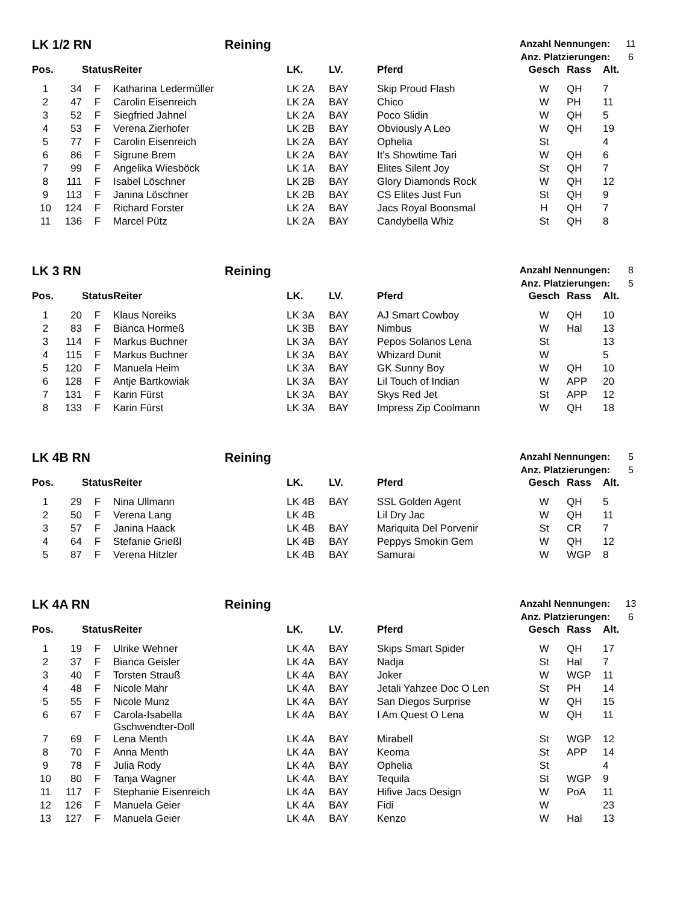LK 1/2 RN Reining
Anzahl Nennungen: 11
Anz. Platzierungen: 6
| Pos. | | Status | Reiter | LK. | LV. | Pferd | Gesch | Rass | Alt. |
| --- | --- | --- | --- | --- | --- | --- | --- | --- | --- |
| 1 | 34 | F | Katharina Ledermüller | LK 2A | BAY | Skip Proud Flash | W | QH | 7 |
| 2 | 47 | F | Carolin Eisenreich | LK 2A | BAY | Chico | W | PH | 11 |
| 3 | 52 | F | Siegfried Jahnel | LK 2A | BAY | Poco Slidin | W | QH | 5 |
| 4 | 53 | F | Verena Zierhofer | LK 2B | BAY | Obviously A Leo | W | QH | 19 |
| 5 | 77 | F | Carolin Eisenreich | LK 2A | BAY | Ophelia | St | | 4 |
| 6 | 86 | F | Sigrune Brem | LK 2A | BAY | It's Showtime Tari | W | QH | 6 |
| 7 | 99 | F | Angelika Wiesböck | LK 1A | BAY | Elites Silent Joy | St | QH | 7 |
| 8 | 111 | F | Isabel Löschner | LK 2B | BAY | Glory Diamonds Rock | W | QH | 12 |
| 9 | 113 | F | Janina Löschner | LK 2B | BAY | CS Elites Just Fun | St | QH | 9 |
| 10 | 124 | F | Richard Forster | LK 2A | BAY | Jacs Royal Boonsmal | H | QH | 7 |
| 11 | 136 | F | Marcel Pütz | LK 2A | BAY | Candybella Whiz | St | QH | 8 |
LK 3 RN Reining
Anzahl Nennungen: 8
Anz. Platzierungen: 5
| Pos. | | Status | Reiter | LK. | LV. | Pferd | Gesch | Rass | Alt. |
| --- | --- | --- | --- | --- | --- | --- | --- | --- | --- |
| 1 | 20 | F | Klaus Noreiks | LK 3A | BAY | AJ Smart Cowboy | W | QH | 10 |
| 2 | 83 | F | Bianca Hormeß | LK 3B | BAY | Nimbus | W | Hal | 13 |
| 3 | 114 | F | Markus Buchner | LK 3A | BAY | Pepos Solanos Lena | St | | 13 |
| 4 | 115 | F | Markus Buchner | LK 3A | BAY | Whizard Dunit | W | | 5 |
| 5 | 120 | F | Manuela Heim | LK 3A | BAY | GK Sunny Boy | W | QH | 10 |
| 6 | 128 | F | Antje Bartkowiak | LK 3A | BAY | Lil Touch of Indian | W | APP | 20 |
| 7 | 131 | F | Karin Fürst | LK 3A | BAY | Skys Red Jet | St | APP | 12 |
| 8 | 133 | F | Karin Fürst | LK 3A | BAY | Impress Zip Coolmann | W | QH | 18 |
LK 4B RN Reining
Anzahl Nennungen: 5
Anz. Platzierungen: 5
| Pos. | | Status | Reiter | LK. | LV. | Pferd | Gesch | Rass | Alt. |
| --- | --- | --- | --- | --- | --- | --- | --- | --- | --- |
| 1 | 29 | F | Nina Ullmann | LK 4B | BAY | SSL Golden Agent | W | QH | 5 |
| 2 | 50 | F | Verena Lang | LK 4B | | Lil Dry Jac | W | QH | 11 |
| 3 | 57 | F | Janina Haack | LK 4B | BAY | Mariquita Del Porvenir | St | CR | 7 |
| 4 | 64 | F | Stefanie Grießl | LK 4B | BAY | Peppys Smokin Gem | W | QH | 12 |
| 5 | 87 | F | Verena Hitzler | LK 4B | BAY | Samurai | W | WGP | 8 |
LK 4A RN Reining
Anzahl Nennungen: 13
Anz. Platzierungen: 6
| Pos. | | Status | Reiter | LK. | LV. | Pferd | Gesch | Rass | Alt. |
| --- | --- | --- | --- | --- | --- | --- | --- | --- | --- |
| 1 | 19 | F | Ulrike Wehner | LK 4A | BAY | Skips Smart Spider | W | QH | 17 |
| 2 | 37 | F | Bianca Geisler | LK 4A | BAY | Nadja | St | Hal | 7 |
| 3 | 40 | F | Torsten Strauß | LK 4A | BAY | Joker | W | WGP | 11 |
| 4 | 48 | F | Nicole Mahr | LK 4A | BAY | Jetali Yahzee Doc O Len | St | PH | 14 |
| 5 | 55 | F | Nicole Munz | LK 4A | BAY | San Diegos Surprise | W | QH | 15 |
| 6 | 67 | F | Carola-Isabella Gschwendter-Doll | LK 4A | BAY | I Am Quest O Lena | W | QH | 11 |
| 7 | 69 | F | Lena Menth | LK 4A | BAY | Mirabell | St | WGP | 12 |
| 8 | 70 | F | Anna Menth | LK 4A | BAY | Keoma | St | APP | 14 |
| 9 | 78 | F | Julia Rody | LK 4A | BAY | Ophelia | St | | 4 |
| 10 | 80 | F | Tanja Wagner | LK 4A | BAY | Tequila | St | WGP | 9 |
| 11 | 117 | F | Stephanie Eisenreich | LK 4A | BAY | Hifive Jacs Design | W | PoA | 11 |
| 12 | 126 | F | Manuela Geier | LK 4A | BAY | Fidi | W | | 23 |
| 13 | 127 | F | Manuela Geier | LK 4A | BAY | Kenzo | W | Hal | 13 |